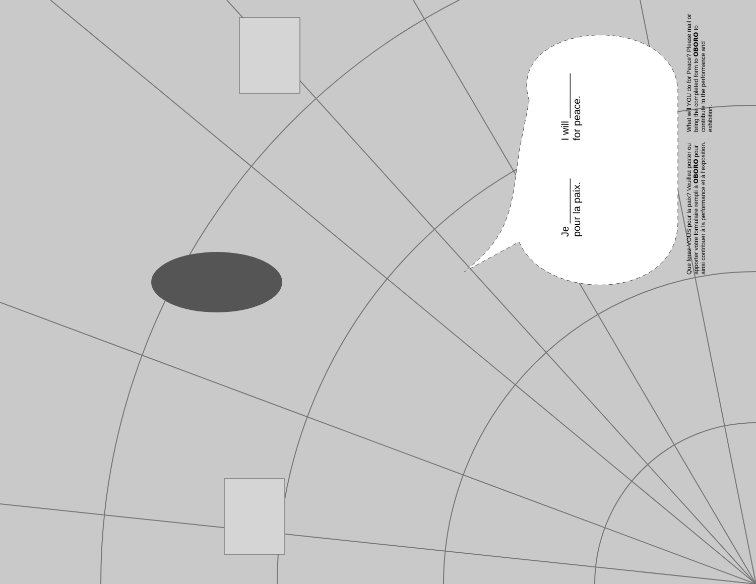Je ________ pour la paix.
I will ________ for peace.
Que ferez-VOUS pour la paix? Veuillez poster ou apporter votre formulaire rempli à OBORO pour ainsi contribuer à la performance et à l’exposition.
What will YOU do for Peace? Please mail or bring the completed form to OBORO to contribute to the performance and exhibition.